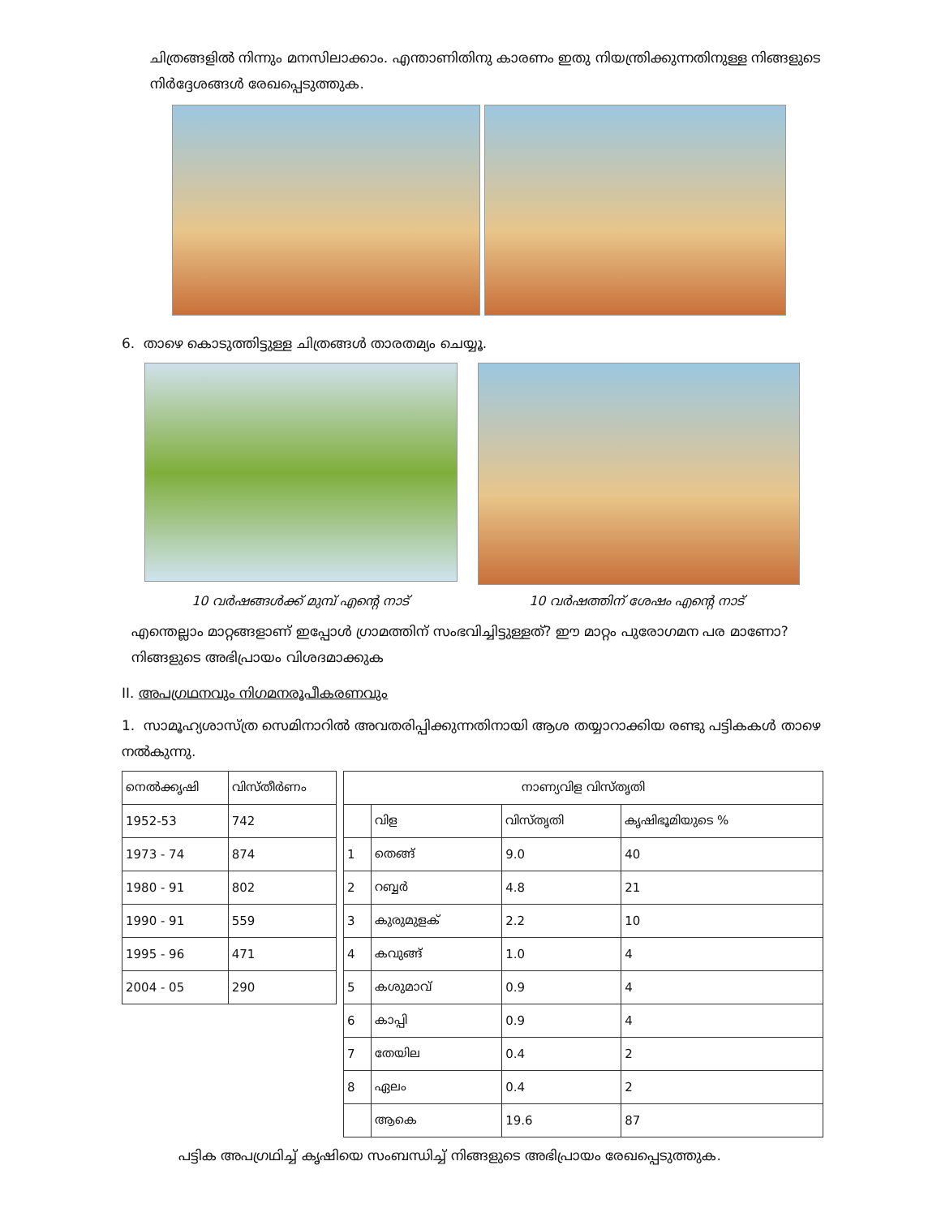ചിത്രങ്ങളിൽ നിന്നും മനസിലാക്കാം. എന്താണിതിനു കാരണം ഇതു നിയന്ത്രിക്കുന്നതിനുള്ള നിങ്ങളുടെ നിർദ്ദേശങ്ങൾ രേഖപ്പെടുത്തുക.
6. താഴെ കൊടുത്തിട്ടുള്ള ചിത്രങ്ങൾ താരതമ്യം ചെയ്യൂ.
10 വർഷങ്ങൾക്ക് മുമ്പ് എന്റെ നാട് 10 വർഷത്തിന് ശേഷം എന്റെ നാട്
എന്തെല്ലാം മാറ്റങ്ങളാണ് ഇപ്പോൾ ഗ്രാമത്തിന് സംഭവിച്ചിട്ടുള്ളത്? ഈ മാറ്റം പുരോഗമന പര മാണോ? നിങ്ങളുടെ അഭിപ്രായം വിശദമാക്കുക
II. അപഗ്രഥനവും നിഗമനരൂപീകരണവും
1. സാമൂഹ്യശാസ്ത്ര സെമിനാറിൽ അവതരിപ്പിക്കുന്നതിനായി ആശ തയ്യാറാക്കിയ രണ്ടു പട്ടികകൾ താഴെ നൽകുന്നു.
| നെൽക്കൃഷി | വിസ്തീർണം |
| --- | --- |
| 1952-53 | 742 |
| 1973 - 74 | 874 |
| 1980 - 91 | 802 |
| 1990 - 91 | 559 |
| 1995 - 96 | 471 |
| 2004 - 05 | 290 |
| നാണ്യവിള വിസ്തൃതി | | | |
| --- | --- | --- | --- |
| | വിള | വിസ്തൃതി | കൃഷിഭൂമിയുടെ % |
| 1 | തെങ്ങ് | 9.0 | 40 |
| 2 | റബ്ബർ | 4.8 | 21 |
| 3 | കുരുമുളക് | 2.2 | 10 |
| 4 | കവുങ്ങ് | 1.0 | 4 |
| 5 | കശുമാവ് | 0.9 | 4 |
| 6 | കാപ്പി | 0.9 | 4 |
| 7 | തേയില | 0.4 | 2 |
| 8 | ഏലം | 0.4 | 2 |
| | ആകെ | 19.6 | 87 |
പട്ടിക അപഗ്രഥിച്ച് കൃഷിയെ സംബന്ധിച്ച് നിങ്ങളുടെ അഭിപ്രായം രേഖപ്പെടുത്തുക.